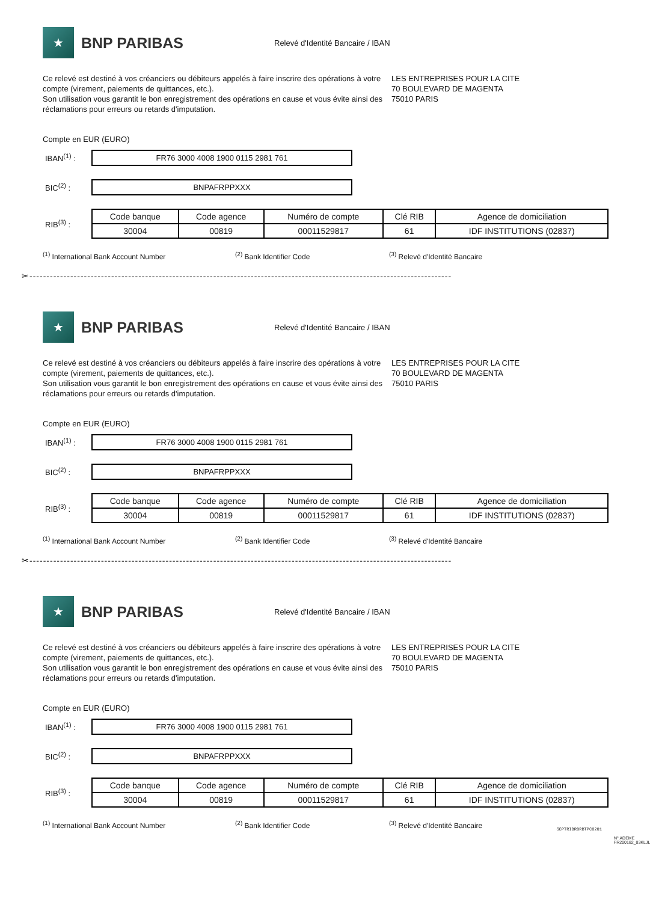★
BNP PARIBAS
Relevé d'Identité Bancaire / IBAN
Ce relevé est destiné à vos créanciers ou débiteurs appelés à faire inscrire des opérations à votre compte (virement, paiements de quittances, etc.).
Son utilisation vous garantit le bon enregistrement des opérations en cause et vous évite ainsi des réclamations pour erreurs ou retards d'imputation.
LES ENTREPRISES POUR LA CITE
70 BOULEVARD DE MAGENTA
75010 PARIS
Compte en EUR (EURO)
IBAN<sup>(1)</sup> :
FR76 3000 4008 1900 0115 2981 761
BIC<sup>(2)</sup> :
BNPAFRPPXXX
RIB<sup>(3)</sup> :
| Code banque | Code agence | Numéro de compte | Clé RIB | Agence de domiciliation |
| 30004 | 00819 | 00011529817 | 61 | IDF INSTITUTIONS (02837) |
<sup>(1)</sup> International Bank Account Number <sup>(2)</sup> Bank Identifier Code <sup>(3)</sup> Relevé d'Identité Bancaire
✂----------------------------------------------------------------------------------------------------------------------------
★
BNP PARIBAS
Relevé d'Identité Bancaire / IBAN
Ce relevé est destiné à vos créanciers ou débiteurs appelés à faire inscrire des opérations à votre compte (virement, paiements de quittances, etc.).
Son utilisation vous garantit le bon enregistrement des opérations en cause et vous évite ainsi des réclamations pour erreurs ou retards d'imputation.
LES ENTREPRISES POUR LA CITE
70 BOULEVARD DE MAGENTA
75010 PARIS
Compte en EUR (EURO)
IBAN<sup>(1)</sup> :
FR76 3000 4008 1900 0115 2981 761
BIC<sup>(2)</sup> :
BNPAFRPPXXX
RIB<sup>(3)</sup> :
| Code banque | Code agence | Numéro de compte | Clé RIB | Agence de domiciliation |
| 30004 | 00819 | 00011529817 | 61 | IDF INSTITUTIONS (02837) |
<sup>(1)</sup> International Bank Account Number <sup>(2)</sup> Bank Identifier Code <sup>(3)</sup> Relevé d'Identité Bancaire
✂----------------------------------------------------------------------------------------------------------------------------
★
BNP PARIBAS
Relevé d'Identité Bancaire / IBAN
Ce relevé est destiné à vos créanciers ou débiteurs appelés à faire inscrire des opérations à votre compte (virement, paiements de quittances, etc.).
Son utilisation vous garantit le bon enregistrement des opérations en cause et vous évite ainsi des réclamations pour erreurs ou retards d'imputation.
LES ENTREPRISES POUR LA CITE
70 BOULEVARD DE MAGENTA
75010 PARIS
Compte en EUR (EURO)
IBAN<sup>(1)</sup> :
FR76 3000 4008 1900 0115 2981 761
BIC<sup>(2)</sup> :
BNPAFRPPXXX
RIB<sup>(3)</sup> :
| Code banque | Code agence | Numéro de compte | Clé RIB | Agence de domiciliation |
| 30004 | 00819 | 00011529817 | 61 | IDF INSTITUTIONS (02837) |
<sup>(1)</sup> International Bank Account Number <sup>(2)</sup> Bank Identifier Code <sup>(3)</sup> Relevé d'Identité Bancaire
N° ADEME FR200182_03KLJL
SCPTRIBRBRBTPC0201